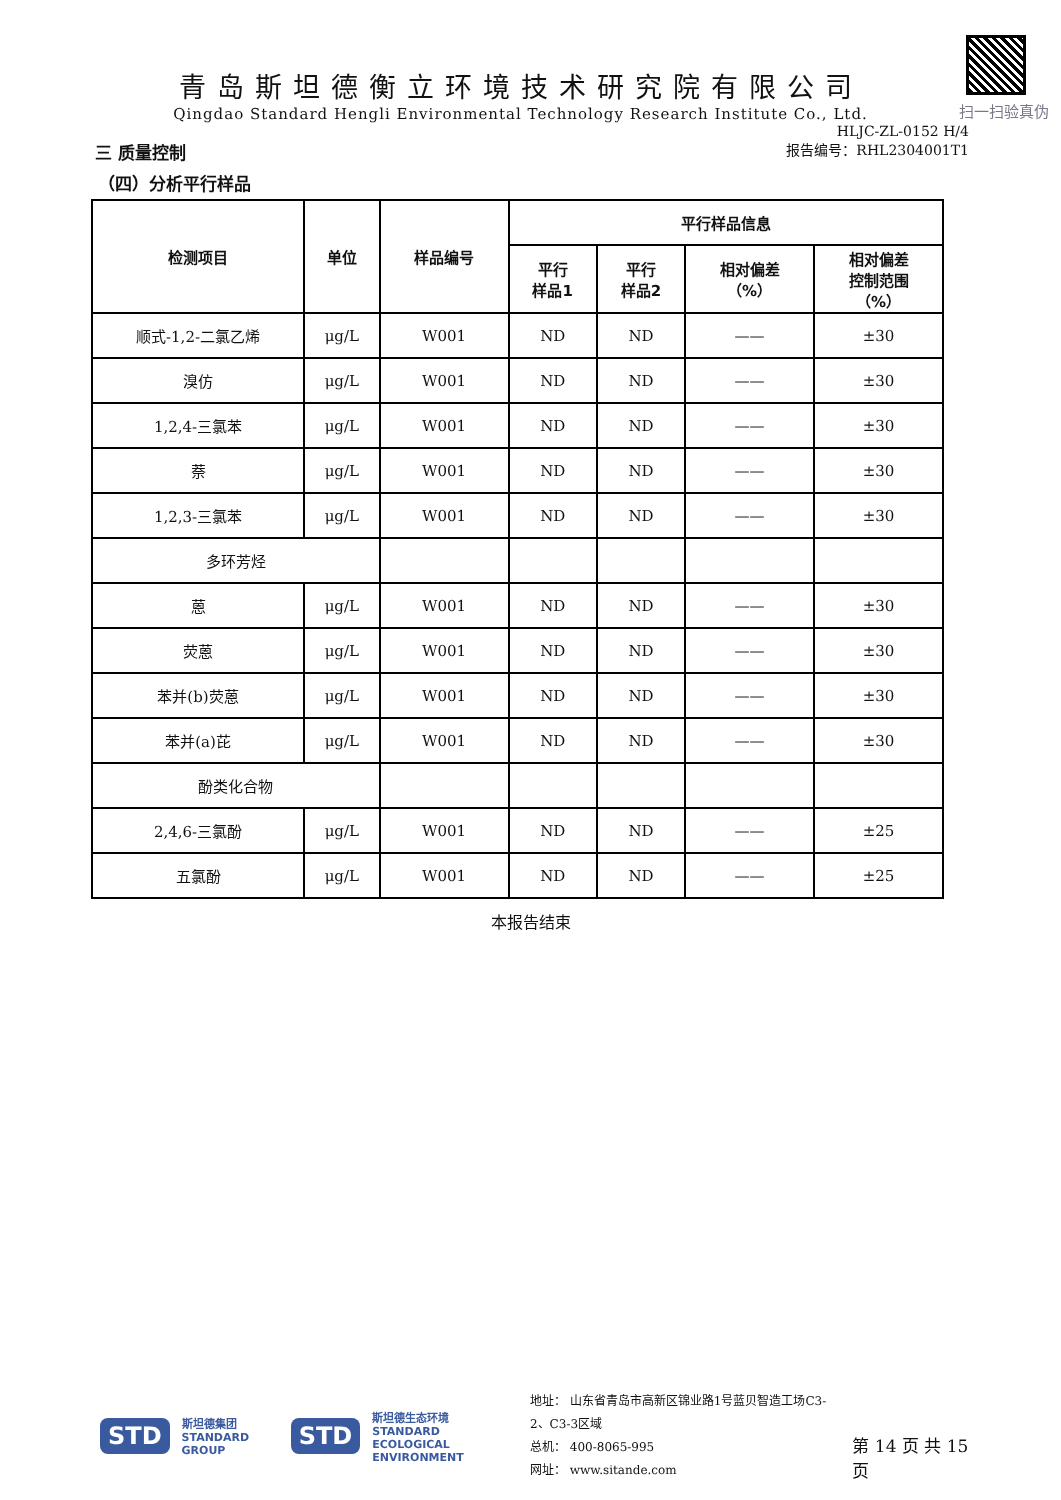扫一扫验真伪
青岛斯坦德衡立环境技术研究院有限公司
Qingdao Standard Hengli Environmental Technology Research Institute Co., Ltd.
HLJC-ZL-0152 H/4
三 质量控制
报告编号：RHL2304001T1
（四）分析平行样品
| 检测项目 | 单位 | 样品编号 | 平行样品信息 | | | |
| --- | --- | --- | --- | --- | --- | --- |
| | | | 平行 样品1 | 平行 样品2 | 相对偏差 （%） | 相对偏差 控制范围 （%） |
| 顺式-1,2-二氯乙烯 | μg/L | W001 | ND | ND | —— | ±30 |
| 溴仿 | μg/L | W001 | ND | ND | —— | ±30 |
| 1,2,4-三氯苯 | μg/L | W001 | ND | ND | —— | ±30 |
| 萘 | μg/L | W001 | ND | ND | —— | ±30 |
| 1,2,3-三氯苯 | μg/L | W001 | ND | ND | —— | ±30 |
| 多环芳烃 | | | | | | |
| 蒽 | μg/L | W001 | ND | ND | —— | ±30 |
| 荧蒽 | μg/L | W001 | ND | ND | —— | ±30 |
| 苯并(b)荧蒽 | μg/L | W001 | ND | ND | —— | ±30 |
| 苯并(a)芘 | μg/L | W001 | ND | ND | —— | ±30 |
| 酚类化合物 | | | | | | |
| 2,4,6-三氯酚 | μg/L | W001 | ND | ND | —— | ±25 |
| 五氯酚 | μg/L | W001 | ND | ND | —— | ±25 |
本报告结束
STD 斯坦德集团
STANDARD GROUP STD 斯坦德生态环境
STANDARD
ECOLOGICAL ENVIRONMENT
地址： 山东省青岛市高新区锦业路1号蓝贝智造工场C3-2、C3-3区域
总机： 400-8065-995
网址： www.sitande.com
第 14 页 共 15 页